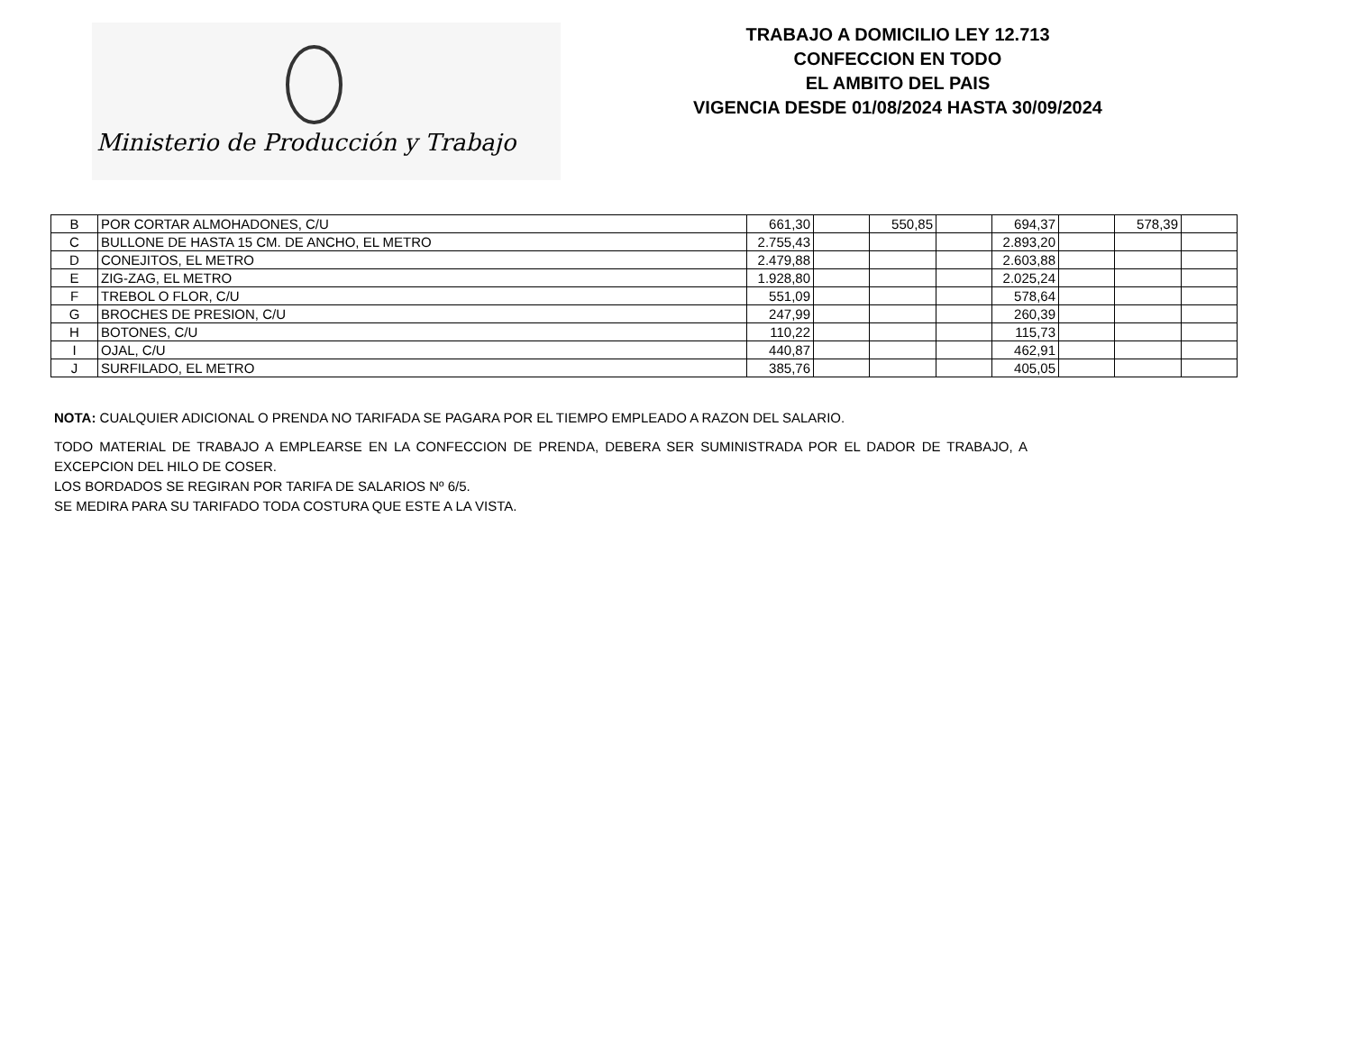Ministerio de Producción y Trabajo
TRABAJO A DOMICILIO LEY 12.713
CONFECCION EN TODO
EL AMBITO DEL PAIS
VIGENCIA DESDE 01/08/2024 HASTA 30/09/2024
| B | POR CORTAR ALMOHADONES, C/U | 661,30 | | 550,85 | | 694,37 | | 578,39 | |
| C | BULLONE DE HASTA 15 CM. DE ANCHO, EL METRO | 2.755,43 | | | | 2.893,20 | | | |
| D | CONEJITOS, EL METRO | 2.479,88 | | | | 2.603,88 | | | |
| E | ZIG-ZAG, EL METRO | 1.928,80 | | | | 2.025,24 | | | |
| F | TREBOL O FLOR, C/U | 551,09 | | | | 578,64 | | | |
| G | BROCHES DE PRESION, C/U | 247,99 | | | | 260,39 | | | |
| H | BOTONES, C/U | 110,22 | | | | 115,73 | | | |
| I | OJAL, C/U | 440,87 | | | | 462,91 | | | |
| J | SURFILADO, EL METRO | 385,76 | | | | 405,05 | | | |
NOTA: CUALQUIER ADICIONAL O PRENDA NO TARIFADA SE PAGARA POR EL TIEMPO EMPLEADO A RAZON DEL SALARIO.
TODO MATERIAL DE TRABAJO A EMPLEARSE EN LA CONFECCION DE PRENDA, DEBERA SER SUMINISTRADA POR EL DADOR DE TRABAJO, A EXCEPCION DEL HILO DE COSER.
LOS BORDADOS SE REGIRAN POR TARIFA DE SALARIOS Nº 6/5.
SE MEDIRA PARA SU TARIFADO TODA COSTURA QUE ESTE A LA VISTA.